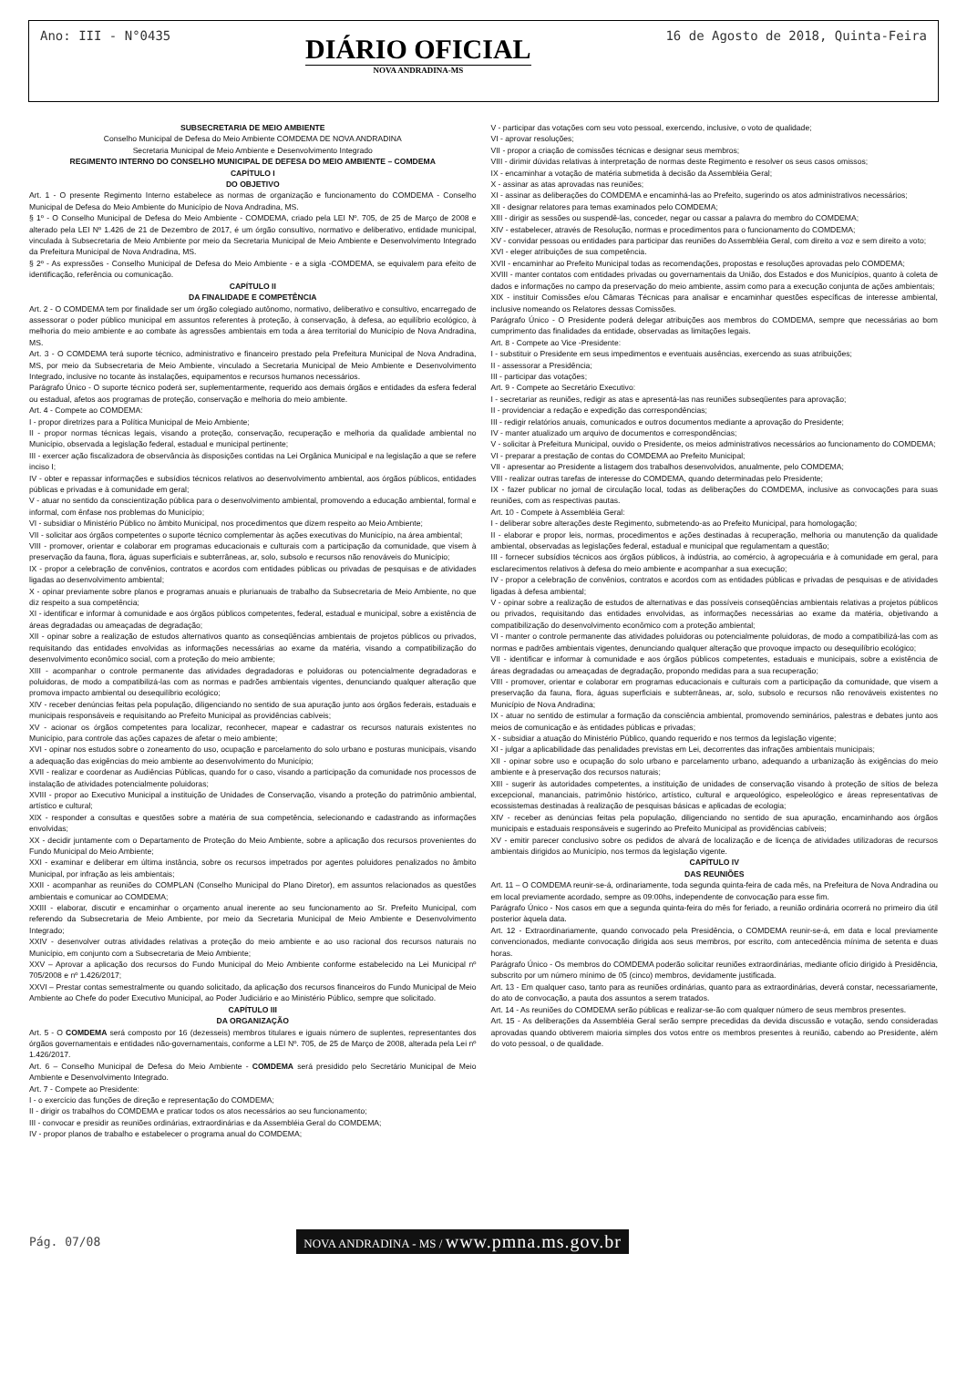Ano: III - N°0435
DIÁRIO OFICIAL
NOVA ANDRADINA-MS
16 de Agosto de 2018, Quinta-Feira
SUBSECRETARIA DE MEIO AMBIENTE
Conselho Municipal de Defesa do Meio Ambiente COMDEMA DE NOVA ANDRADINA
Secretaria Municipal de Meio Ambiente e Desenvolvimento Integrado
REGIMENTO INTERNO DO CONSELHO MUNICIPAL DE DEFESA DO MEIO AMBIENTE – COMDEMA
CAPÍTULO I
DO OBJETIVO
Art. 1 - O presente Regimento Interno estabelece as normas de organização e funcionamento do COMDEMA - Conselho Municipal de Defesa do Meio Ambiente do Município de Nova Andradina, MS.
§ 1º - O Conselho Municipal de Defesa do Meio Ambiente - COMDEMA, criado pela LEI Nº. 705, de 25 de Março de 2008 e alterado pela LEI Nº 1.426 de 21 de Dezembro de 2017, é um órgão consultivo, normativo e deliberativo, entidade municipal, vinculada à Subsecretaria de Meio Ambiente por meio da Secretaria Municipal de Meio Ambiente e Desenvolvimento Integrado da Prefeitura Municipal de Nova Andradina, MS.
§ 2º - As expressões - Conselho Municipal de Defesa do Meio Ambiente - e a sigla -COMDEMA, se equivalem para efeito de identificação, referência ou comunicação.
CAPÍTULO II
DA FINALIDADE E COMPETÊNCIA
Art. 2 - O COMDEMA tem por finalidade ser um órgão colegiado autônomo, normativo, deliberativo e consultivo, encarregado de assessorar o poder público municipal em assuntos referentes à proteção, à conservação, à defesa, ao equilíbrio ecológico, à melhoria do meio ambiente e ao combate às agressões ambientais em toda a área territorial do Município de Nova Andradina, MS.
Art. 3 - O COMDEMA terá suporte técnico, administrativo e financeiro prestado pela Prefeitura Municipal de Nova Andradina, MS, por meio da Subsecretaria de Meio Ambiente, vinculado a Secretaria Municipal de Meio Ambiente e Desenvolvimento Integrado, inclusive no tocante às instalações, equipamentos e recursos humanos necessários.
Parágrafo Único - O suporte técnico poderá ser, suplementarmente, requerido aos demais órgãos e entidades da esfera federal ou estadual, afetos aos programas de proteção, conservação e melhoria do meio ambiente.
Art. 4 - Compete ao COMDEMA:
I - propor diretrizes para a Política Municipal de Meio Ambiente;
II - propor normas técnicas legais, visando a proteção, conservação, recuperação e melhoria da qualidade ambiental no Município, observada a legislação federal, estadual e municipal pertinente;
III - exercer ação fiscalizadora de observância às disposições contidas na Lei Orgânica Municipal e na legislação a que se refere inciso I;
IV - obter e repassar informações e subsídios técnicos relativos ao desenvolvimento ambiental, aos órgãos públicos, entidades públicas e privadas e à comunidade em geral;
V - atuar no sentido da conscientização pública para o desenvolvimento ambiental, promovendo a educação ambiental, formal e informal, com ênfase nos problemas do Município;
VI - subsidiar o Ministério Público no âmbito Municipal, nos procedimentos que dizem respeito ao Meio Ambiente;
VII - solicitar aos órgãos competentes o suporte técnico complementar às ações executivas do Município, na área ambiental;
VIII - promover, orientar e colaborar em programas educacionais e culturais com a participação da comunidade, que visem à preservação da fauna, flora, águas superficiais e subterrâneas, ar, solo, subsolo e recursos não renováveis do Município;
IX - propor a celebração de convênios, contratos e acordos com entidades públicas ou privadas de pesquisas e de atividades ligadas ao desenvolvimento ambiental;
X - opinar previamente sobre planos e programas anuais e plurianuais de trabalho da Subsecretaria de Meio Ambiente, no que diz respeito a sua competência;
XI - identificar e informar à comunidade e aos órgãos públicos competentes, federal, estadual e municipal, sobre a existência de áreas degradadas ou ameaçadas de degradação;
XII - opinar sobre a realização de estudos alternativos quanto as conseqüências ambientais de projetos públicos ou privados, requisitando das entidades envolvidas as informações necessárias ao exame da matéria, visando a compatibilização do desenvolvimento econômico social, com a proteção do meio ambiente;
XIII - acompanhar o controle permanente das atividades degradadoras e poluidoras ou potencialmente degradadoras e poluidoras, de modo a compatibilizá-las com as normas e padrões ambientais vigentes, denunciando qualquer alteração que promova impacto ambiental ou desequilíbrio ecológico;
XIV - receber denúncias feitas pela população, diligenciando no sentido de sua apuração junto aos órgãos federais, estaduais e municipais responsáveis e requisitando ao Prefeito Municipal as providências cabíveis;
XV - acionar os órgãos competentes para localizar, reconhecer, mapear e cadastrar os recursos naturais existentes no Município, para controle das ações capazes de afetar o meio ambiente;
XVI - opinar nos estudos sobre o zoneamento do uso, ocupação e parcelamento do solo urbano e posturas municipais, visando a adequação das exigências do meio ambiente ao desenvolvimento do Município;
XVII - realizar e coordenar as Audiências Públicas, quando for o caso, visando a participação da comunidade nos processos de instalação de atividades potencialmente poluidoras;
XVIII - propor ao Executivo Municipal a instituição de Unidades de Conservação, visando a proteção do patrimônio ambiental, artístico e cultural;
XIX - responder a consultas e questões sobre a matéria de sua competência, selecionando e cadastrando as informações envolvidas;
XX - decidir juntamente com o Departamento de Proteção do Meio Ambiente, sobre a aplicação dos recursos provenientes do Fundo Municipal do Meio Ambiente;
XXI - examinar e deliberar em última instância, sobre os recursos impetrados por agentes poluidores penalizados no âmbito Municipal, por infração as leis ambientais;
XXII - acompanhar as reuniões do COMPLAN (Conselho Municipal do Plano Diretor), em assuntos relacionados as questões ambientais e comunicar ao COMDEMA;
XXIII - elaborar, discutir e encaminhar o orçamento anual inerente ao seu funcionamento ao Sr. Prefeito Municipal, com referendo da Subsecretaria de Meio Ambiente, por meio da Secretaria Municipal de Meio Ambiente e Desenvolvimento Integrado;
XXIV - desenvolver outras atividades relativas a proteção do meio ambiente e ao uso racional dos recursos naturais no Município, em conjunto com a Subsecretaria de Meio Ambiente;
XXV – Aprovar a aplicação dos recursos do Fundo Municipal do Meio Ambiente conforme estabelecido na Lei Municipal nº 705/2008 e nº 1.426/2017;
XXVI – Prestar contas semestralmente ou quando solicitado, da aplicação dos recursos financeiros do Fundo Municipal de Meio Ambiente ao Chefe do poder Executivo Municipal, ao Poder Judiciário e ao Ministério Público, sempre que solicitado.
CAPÍTULO III
DA ORGANIZAÇÃO
Art. 5 - O COMDEMA será composto por 16 (dezesseis) membros titulares e iguais número de suplentes, representantes dos órgãos governamentais e entidades não-governamentais, conforme a LEI Nº. 705, de 25 de Março de 2008, alterada pela Lei nº 1.426/2017.
Art. 6 – Conselho Municipal de Defesa do Meio Ambiente - COMDEMA será presidido pelo Secretário Municipal de Meio Ambiente e Desenvolvimento Integrado.
Art. 7 - Compete ao Presidente:
I - o exercício das funções de direção e representação do COMDEMA;
II - dirigir os trabalhos do COMDEMA e praticar todos os atos necessários ao seu funcionamento;
III - convocar e presidir as reuniões ordinárias, extraordinárias e da Assembléia Geral do COMDEMA;
IV - propor planos de trabalho e estabelecer o programa anual do COMDEMA;
V - participar das votações com seu voto pessoal, exercendo, inclusive, o voto de qualidade;
VI - aprovar resoluções;
VII - propor a criação de comissões técnicas e designar seus membros;
VIII - dirimir dúvidas relativas à interpretação de normas deste Regimento e resolver os seus casos omissos;
IX - encaminhar a votação de matéria submetida à decisão da Assembléia Geral;
X - assinar as atas aprovadas nas reuniões;
XI - assinar as deliberações do COMDEMA e encaminhá-las ao Prefeito, sugerindo os atos administrativos necessários;
XII - designar relatores para temas examinados pelo COMDEMA;
XIII - dirigir as sessões ou suspendê-las, conceder, negar ou cassar a palavra do membro do COMDEMA;
XIV - estabelecer, através de Resolução, normas e procedimentos para o funcionamento do COMDEMA;
XV - convidar pessoas ou entidades para participar das reuniões do Assembléia Geral, com direito a voz e sem direito a voto;
XVI - eleger atribuições de sua competência.
XVII - encaminhar ao Prefeito Municipal todas as recomendações, propostas e resoluções aprovadas pelo COMDEMA;
XVIII - manter contatos com entidades privadas ou governamentais da União, dos Estados e dos Municípios, quanto à coleta de dados e informações no campo da preservação do meio ambiente, assim como para a execução conjunta de ações ambientais;
XIX - instituir Comissões e/ou Câmaras Técnicas para analisar e encaminhar questões específicas de interesse ambiental, inclusive nomeando os Relatores dessas Comissões.
Parágrafo Único - O Presidente poderá delegar atribuições aos membros do COMDEMA, sempre que necessárias ao bom cumprimento das finalidades da entidade, observadas as limitações legais.
Art. 8 - Compete ao Vice -Presidente:
I - substituir o Presidente em seus impedimentos e eventuais ausências, exercendo as suas atribuições;
II - assessorar a Presidência;
III - participar das votações;
Art. 9 - Compete ao Secretário Executivo:
I - secretariar as reuniões, redigir as atas e apresentá-las nas reuniões subseqüentes para aprovação;
II - providenciar a redação e expedição das correspondências;
III - redigir relatórios anuais, comunicados e outros documentos mediante a aprovação do Presidente;
IV - manter atualizado um arquivo de documentos e correspondências;
V - solicitar à Prefeitura Municipal, ouvido o Presidente, os meios administrativos necessários ao funcionamento do COMDEMA;
VI - preparar a prestação de contas do COMDEMA ao Prefeito Municipal;
VII - apresentar ao Presidente a listagem dos trabalhos desenvolvidos, anualmente, pelo COMDEMA;
VIII - realizar outras tarefas de interesse do COMDEMA, quando determinadas pelo Presidente;
IX - fazer publicar no jornal de circulação local, todas as deliberações do COMDEMA, inclusive as convocações para suas reuniões, com as respectivas pautas.
Art. 10 - Compete à Assembléia Geral:
I - deliberar sobre alterações deste Regimento, submetendo-as ao Prefeito Municipal, para homologação;
II - elaborar e propor leis, normas, procedimentos e ações destinadas à recuperação, melhoria ou manutenção da qualidade ambiental, observadas as legislações federal, estadual e municipal que regulamentam a questão;
III - fornecer subsídios técnicos aos órgãos públicos, à indústria, ao comércio, à agropecuária e à comunidade em geral, para esclarecimentos relativos à defesa do meio ambiente e acompanhar a sua execução;
IV - propor a celebração de convênios, contratos e acordos com as entidades públicas e privadas de pesquisas e de atividades ligadas à defesa ambiental;
V - opinar sobre a realização de estudos de alternativas e das possíveis conseqüências ambientais relativas a projetos públicos ou privados, requisitando das entidades envolvidas, as informações necessárias ao exame da matéria, objetivando a compatibilização do desenvolvimento econômico com a proteção ambiental;
VI - manter o controle permanente das atividades poluidoras ou potencialmente poluidoras, de modo a compatibilizá-las com as normas e padrões ambientais vigentes, denunciando qualquer alteração que provoque impacto ou desequilíbrio ecológico;
VII - identificar e informar à comunidade e aos órgãos públicos competentes, estaduais e municipais, sobre a existência de áreas degradadas ou ameaçadas de degradação, propondo medidas para a sua recuperação;
VIII - promover, orientar e colaborar em programas educacionais e culturais com a participação da comunidade, que visem a preservação da fauna, flora, águas superficiais e subterrâneas, ar, solo, subsolo e recursos não renováveis existentes no Município de Nova Andradina;
IX - atuar no sentido de estimular a formação da consciência ambiental, promovendo seminários, palestras e debates junto aos meios de comunicação e às entidades públicas e privadas;
X - subsidiar a atuação do Ministério Público, quando requerido e nos termos da legislação vigente;
XI - julgar a aplicabilidade das penalidades previstas em Lei, decorrentes das infrações ambientais municipais;
XII - opinar sobre uso e ocupação do solo urbano e parcelamento urbano, adequando a urbanização às exigências do meio ambiente e à preservação dos recursos naturais;
XIII - sugerir às autoridades competentes, a instituição de unidades de conservação visando à proteção de sítios de beleza excepcional, mananciais, patrimônio histórico, artístico, cultural e arqueológico, espeleológico e áreas representativas de ecossistemas destinadas à realização de pesquisas básicas e aplicadas de ecologia;
XIV - receber as denúncias feitas pela população, diligenciando no sentido de sua apuração, encaminhando aos órgãos municipais e estaduais responsáveis e sugerindo ao Prefeito Municipal as providências cabíveis;
XV - emitir parecer conclusivo sobre os pedidos de alvará de localização e de licença de atividades utilizadoras de recursos ambientais dirigidos ao Município, nos termos da legislação vigente.
CAPÍTULO IV
DAS REUNIÕES
Art. 11 – O COMDEMA reunir-se-á, ordinariamente, toda segunda quinta-feira de cada mês, na Prefeitura de Nova Andradina ou em local previamente acordado, sempre as 09:00hs, independente de convocação para esse fim.
Parágrafo Único - Nos casos em que a segunda quinta-feira do mês for feriado, a reunião ordinária ocorrerá no primeiro dia útil posterior àquela data.
Art. 12 - Extraordinariamente, quando convocado pela Presidência, o COMDEMA reunir-se-á, em data e local previamente convencionados, mediante convocação dirigida aos seus membros, por escrito, com antecedência mínima de setenta e duas horas.
Parágrafo Único - Os membros do COMDEMA poderão solicitar reuniões extraordinárias, mediante ofício dirigido à Presidência, subscrito por um número mínimo de 05 (cinco) membros, devidamente justificada.
Art. 13 - Em qualquer caso, tanto para as reuniões ordinárias, quanto para as extraordinárias, deverá constar, necessariamente, do ato de convocação, a pauta dos assuntos a serem tratados.
Art. 14 - As reuniões do COMDEMA serão públicas e realizar-se-ão com qualquer número de seus membros presentes.
Art. 15 - As deliberações da Assembléia Geral serão sempre precedidas da devida discussão e votação, sendo consideradas aprovadas quando obtiverem maioria simples dos votos entre os membros presentes à reunião, cabendo ao Presidente, além do voto pessoal, o de qualidade.
Pág. 07/08
NOVA ANDRADINA - MS / www.pmna.ms.gov.br